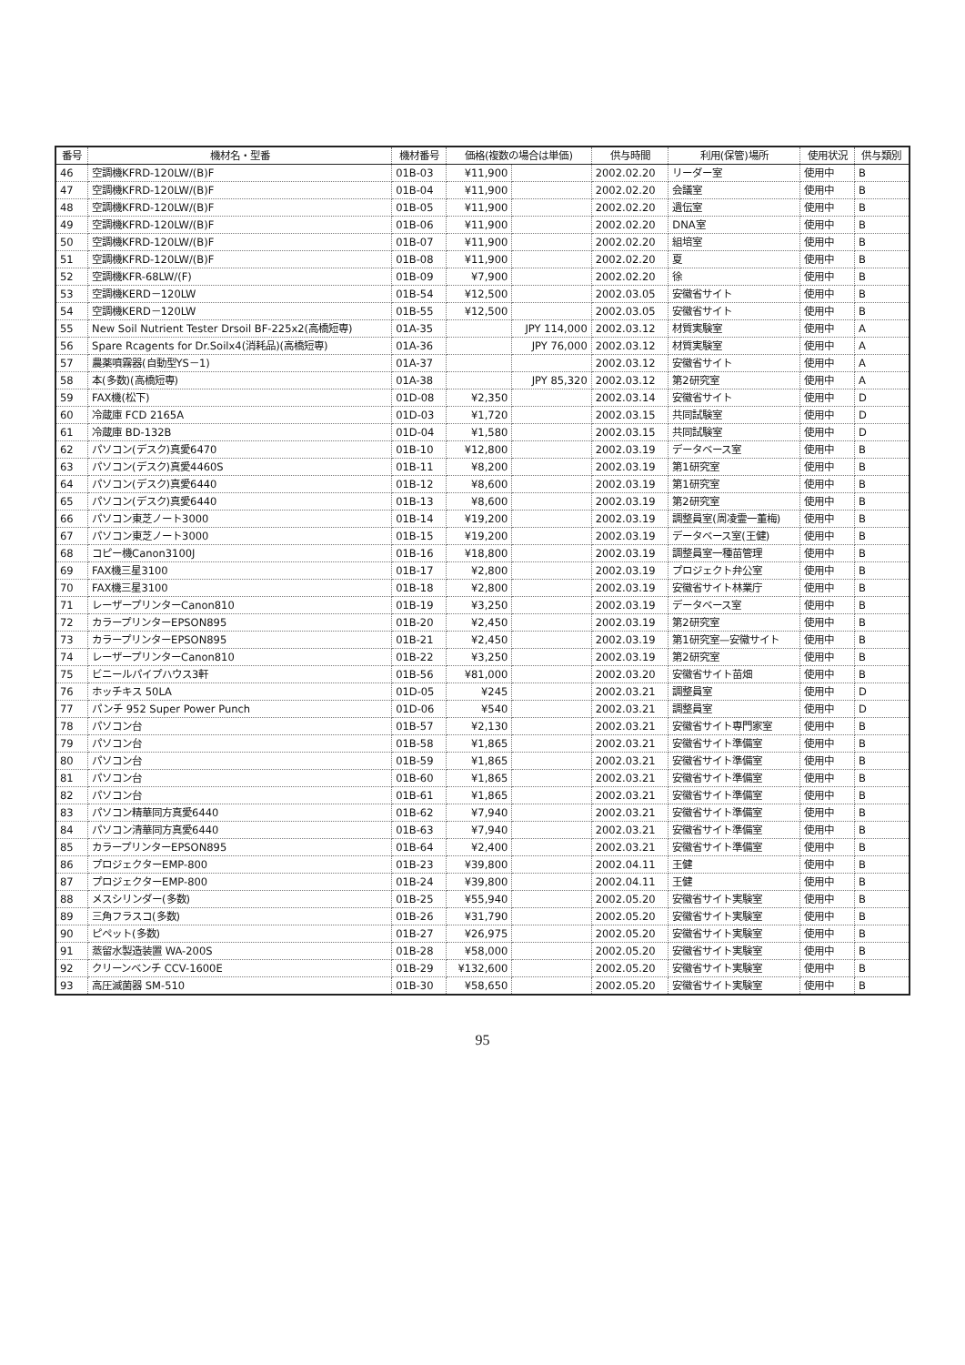| 番号 | 機材名・型番 | 機材番号 | 価格(複数の場合は単価) | | 供与時間 | 利用(保管)場所 | 使用状況 | 供与類別 |
| --- | --- | --- | --- | --- | --- | --- | --- | --- |
| 46 | 空調機KFRD-120LW/(B)F | 01B-03 | ¥11,900 | | 2002.02.20 | リーダー室 | 使用中 | B |
| 47 | 空調機KFRD-120LW/(B)F | 01B-04 | ¥11,900 | | 2002.02.20 | 会議室 | 使用中 | B |
| 48 | 空調機KFRD-120LW/(B)F | 01B-05 | ¥11,900 | | 2002.02.20 | 遺伝室 | 使用中 | B |
| 49 | 空調機KFRD-120LW/(B)F | 01B-06 | ¥11,900 | | 2002.02.20 | DNA室 | 使用中 | B |
| 50 | 空調機KFRD-120LW/(B)F | 01B-07 | ¥11,900 | | 2002.02.20 | 組培室 | 使用中 | B |
| 51 | 空調機KFRD-120LW/(B)F | 01B-08 | ¥11,900 | | 2002.02.20 | 夏 | 使用中 | B |
| 52 | 空調機KFR-68LW/(F) | 01B-09 | ¥7,900 | | 2002.02.20 | 徐 | 使用中 | B |
| 53 | 空調機KERD－120LW | 01B-54 | ¥12,500 | | 2002.03.05 | 安徽省サイト | 使用中 | B |
| 54 | 空調機KERD－120LW | 01B-55 | ¥12,500 | | 2002.03.05 | 安徽省サイト | 使用中 | B |
| 55 | New Soil Nutrient Tester Drsoil BF-225x2(高橋短専) | 01A-35 | | JPY 114,000 | 2002.03.12 | 材質実験室 | 使用中 | A |
| 56 | Spare Rcagents for Dr.Soilx4(消耗品)(高橋短専) | 01A-36 | | JPY 76,000 | 2002.03.12 | 材質実験室 | 使用中 | A |
| 57 | 農薬噴霧器(自動型YS－1) | 01A-37 | | | 2002.03.12 | 安徽省サイト | 使用中 | A |
| 58 | 本(多数)(高橋短専) | 01A-38 | | JPY 85,320 | 2002.03.12 | 第2研究室 | 使用中 | A |
| 59 | FAX機(松下) | 01D-08 | ¥2,350 | | 2002.03.14 | 安徽省サイト | 使用中 | D |
| 60 | 冷蔵庫 FCD 2165A | 01D-03 | ¥1,720 | | 2002.03.15 | 共同試験室 | 使用中 | D |
| 61 | 冷蔵庫 BD-132B | 01D-04 | ¥1,580 | | 2002.03.15 | 共同試験室 | 使用中 | D |
| 62 | パソコン(デスク)真愛6470 | 01B-10 | ¥12,800 | | 2002.03.19 | データベース室 | 使用中 | B |
| 63 | パソコン(デスク)真愛4460S | 01B-11 | ¥8,200 | | 2002.03.19 | 第1研究室 | 使用中 | B |
| 64 | パソコン(デスク)真愛6440 | 01B-12 | ¥8,600 | | 2002.03.19 | 第1研究室 | 使用中 | B |
| 65 | パソコン(デスク)真愛6440 | 01B-13 | ¥8,600 | | 2002.03.19 | 第2研究室 | 使用中 | B |
| 66 | パソコン東芝ノート3000 | 01B-14 | ¥19,200 | | 2002.03.19 | 調整員室(周凌霊一董梅) | 使用中 | B |
| 67 | パソコン東芝ノート3000 | 01B-15 | ¥19,200 | | 2002.03.19 | データベース室(王健) | 使用中 | B |
| 68 | コピー機Canon3100J | 01B-16 | ¥18,800 | | 2002.03.19 | 調整員室一種苗管理 | 使用中 | B |
| 69 | FAX機三星3100 | 01B-17 | ¥2,800 | | 2002.03.19 | プロジェクト弁公室 | 使用中 | B |
| 70 | FAX機三星3100 | 01B-18 | ¥2,800 | | 2002.03.19 | 安徽省サイト林業庁 | 使用中 | B |
| 71 | レーザープリンターCanon810 | 01B-19 | ¥3,250 | | 2002.03.19 | データベース室 | 使用中 | B |
| 72 | カラープリンターEPSON895 | 01B-20 | ¥2,450 | | 2002.03.19 | 第2研究室 | 使用中 | B |
| 73 | カラープリンターEPSON895 | 01B-21 | ¥2,450 | | 2002.03.19 | 第1研究室—安徽サイト | 使用中 | B |
| 74 | レーザープリンターCanon810 | 01B-22 | ¥3,250 | | 2002.03.19 | 第2研究室 | 使用中 | B |
| 75 | ビニールパイプハウス3軒 | 01B-56 | ¥81,000 | | 2002.03.20 | 安徽省サイト苗畑 | 使用中 | B |
| 76 | ホッチキス 50LA | 01D-05 | ¥245 | | 2002.03.21 | 調整員室 | 使用中 | D |
| 77 | パンチ 952 Super Power Punch | 01D-06 | ¥540 | | 2002.03.21 | 調整員室 | 使用中 | D |
| 78 | パソコン台 | 01B-57 | ¥2,130 | | 2002.03.21 | 安徽省サイト専門家室 | 使用中 | B |
| 79 | パソコン台 | 01B-58 | ¥1,865 | | 2002.03.21 | 安徽省サイト準備室 | 使用中 | B |
| 80 | パソコン台 | 01B-59 | ¥1,865 | | 2002.03.21 | 安徽省サイト準備室 | 使用中 | B |
| 81 | パソコン台 | 01B-60 | ¥1,865 | | 2002.03.21 | 安徽省サイト準備室 | 使用中 | B |
| 82 | パソコン台 | 01B-61 | ¥1,865 | | 2002.03.21 | 安徽省サイト準備室 | 使用中 | B |
| 83 | パソコン精華同方真愛6440 | 01B-62 | ¥7,940 | | 2002.03.21 | 安徽省サイト準備室 | 使用中 | B |
| 84 | パソコン清華同方真愛6440 | 01B-63 | ¥7,940 | | 2002.03.21 | 安徽省サイト準備室 | 使用中 | B |
| 85 | カラープリンターEPSON895 | 01B-64 | ¥2,400 | | 2002.03.21 | 安徽省サイト準備室 | 使用中 | B |
| 86 | プロジェクターEMP-800 | 01B-23 | ¥39,800 | | 2002.04.11 | 王健 | 使用中 | B |
| 87 | プロジェクターEMP-800 | 01B-24 | ¥39,800 | | 2002.04.11 | 王健 | 使用中 | B |
| 88 | メスシリンダー(多数) | 01B-25 | ¥55,940 | | 2002.05.20 | 安徽省サイト実験室 | 使用中 | B |
| 89 | 三角フラスコ(多数) | 01B-26 | ¥31,790 | | 2002.05.20 | 安徽省サイト実験室 | 使用中 | B |
| 90 | ピペット(多数) | 01B-27 | ¥26,975 | | 2002.05.20 | 安徽省サイト実験室 | 使用中 | B |
| 91 | 蒸留水製造装置 WA-200S | 01B-28 | ¥58,000 | | 2002.05.20 | 安徽省サイト実験室 | 使用中 | B |
| 92 | クリーンベンチ CCV-1600E | 01B-29 | ¥132,600 | | 2002.05.20 | 安徽省サイト実験室 | 使用中 | B |
| 93 | 高圧滅菌器 SM-510 | 01B-30 | ¥58,650 | | 2002.05.20 | 安徽省サイト実験室 | 使用中 | B |
95